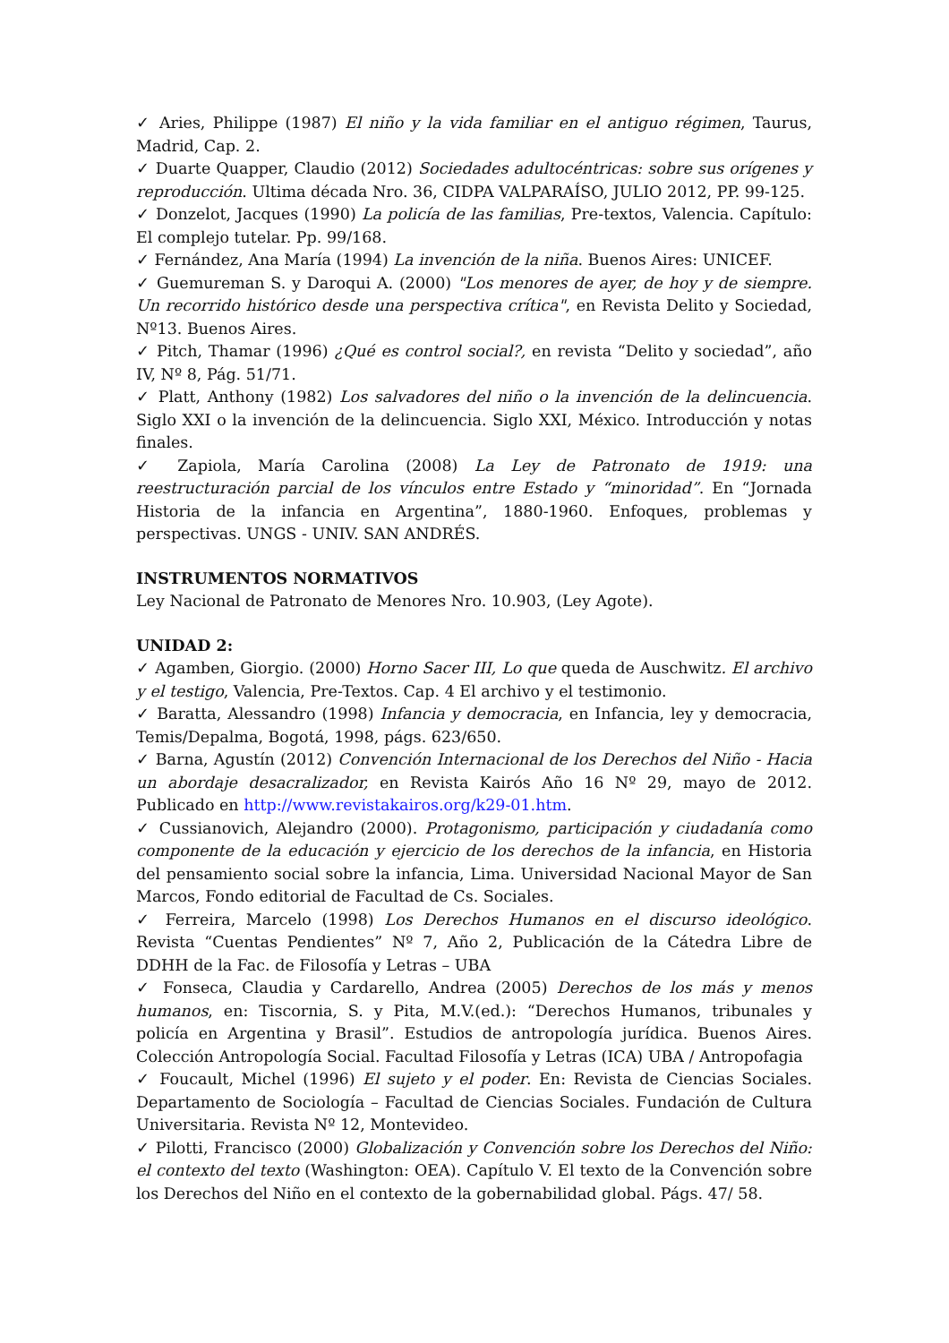✓ Aries, Philippe (1987) El niño y la vida familiar en el antiguo régimen, Taurus, Madrid, Cap. 2.
✓ Duarte Quapper, Claudio (2012) Sociedades adultocéntricas: sobre sus orígenes y reproducción. Ultima década Nro. 36, CIDPA VALPARAÍSO, JULIO 2012, PP. 99-125.
✓ Donzelot, Jacques (1990) La policía de las familias, Pre-textos, Valencia. Capítulo: El complejo tutelar. Pp. 99/168.
✓ Fernández, Ana María (1994) La invención de la niña. Buenos Aires: UNICEF.
✓ Guemureman S. y Daroqui A. (2000) "Los menores de ayer, de hoy y de siempre. Un recorrido histórico desde una perspectiva crítica", en Revista Delito y Sociedad, Nº13. Buenos Aires.
✓ Pitch, Thamar (1996) ¿Qué es control social?, en revista “Delito y sociedad”, año IV, Nº 8, Pág. 51/71.
✓ Platt, Anthony (1982) Los salvadores del niño o la invención de la delincuencia. Siglo XXI o la invención de la delincuencia. Siglo XXI, México. Introducción y notas finales.
✓ Zapiola, María Carolina (2008) La Ley de Patronato de 1919: una reestructuración parcial de los vínculos entre Estado y “minoridad”. En “Jornada Historia de la infancia en Argentina”, 1880-1960. Enfoques, problemas y perspectivas. UNGS - UNIV. SAN ANDRÉS.
INSTRUMENTOS NORMATIVOS
Ley Nacional de Patronato de Menores Nro. 10.903, (Ley Agote).
UNIDAD 2:
✓ Agamben, Giorgio. (2000) Horno Sacer III, Lo que queda de Auschwitz. El archivo y el testigo, Valencia, Pre-Textos. Cap. 4 El archivo y el testimonio.
✓ Baratta, Alessandro (1998) Infancia y democracia, en Infancia, ley y democracia, Temis/Depalma, Bogotá, 1998, págs. 623/650.
✓ Barna, Agustín (2012) Convención Internacional de los Derechos del Niño - Hacia un abordaje desacralizador, en Revista Kairós Año 16 Nº 29, mayo de 2012. Publicado en http://www.revistakairos.org/k29-01.htm.
✓ Cussianovich, Alejandro (2000). Protagonismo, participación y ciudadanía como componente de la educación y ejercicio de los derechos de la infancia, en Historia del pensamiento social sobre la infancia, Lima. Universidad Nacional Mayor de San Marcos, Fondo editorial de Facultad de Cs. Sociales.
✓ Ferreira, Marcelo (1998) Los Derechos Humanos en el discurso ideológico. Revista “Cuentas Pendientes” Nº 7, Año 2, Publicación de la Cátedra Libre de DDHH de la Fac. de Filosofía y Letras – UBA
✓ Fonseca, Claudia y Cardarello, Andrea (2005) Derechos de los más y menos humanos, en: Tiscornia, S. y Pita, M.V.(ed.): “Derechos Humanos, tribunales y policía en Argentina y Brasil”. Estudios de antropología jurídica. Buenos Aires. Colección Antropología Social. Facultad Filosofía y Letras (ICA) UBA / Antropofagia
✓ Foucault, Michel (1996) El sujeto y el poder. En: Revista de Ciencias Sociales. Departamento de Sociología – Facultad de Ciencias Sociales. Fundación de Cultura Universitaria. Revista Nº 12, Montevideo.
✓ Pilotti, Francisco (2000) Globalización y Convención sobre los Derechos del Niño: el contexto del texto (Washington: OEA). Capítulo V. El texto de la Convención sobre los Derechos del Niño en el contexto de la gobernabilidad global. Págs. 47/ 58.